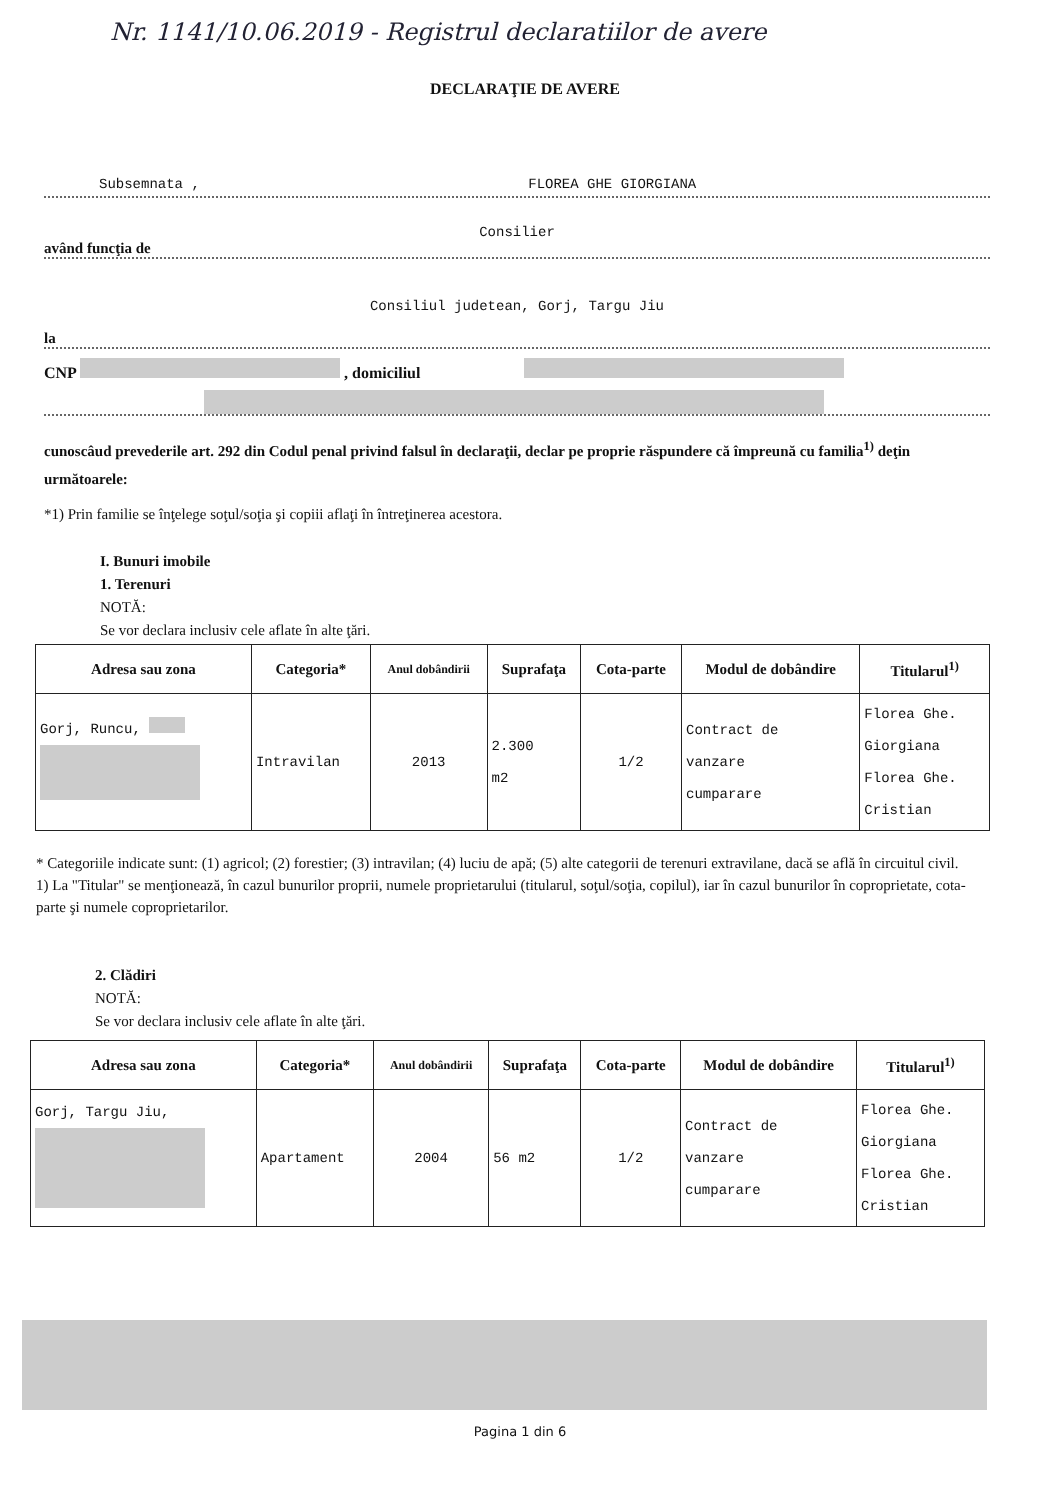Nr. 1141/10.06.2019 - Registrul declaratiilor de avere
DECLARAŢIE DE AVERE
Subsemnata , FLOREA GHE GIORGIANA
Consilier
având funcţia de
Consiliul judetean, Gorj, Targu Jiu
la
CNP , domiciliul
cunoscâud prevederile art. 292 din Codul penal privind falsul în declaraţii, declar pe proprie răspundere că împreună cu familia<sup>1)</sup> deţin următoarele:
*1) Prin familie se înţelege soţul/soţia şi copiii aflaţi în întreţinerea acestora.
I. Bunuri imobile
1. Terenuri
NOTĂ:
Se vor declara inclusiv cele aflate în alte ţări.
| Adresa sau zona | Categoria* | Anul dobândirii | Suprafaţa | Cota-parte | Modul de dobândire | Titularul<sup>1)</sup> |
| --- | --- | --- | --- | --- | --- | --- |
| Gorj, Runcu, | Intravilan | 2013 | 2.300 m2 | 1/2 | Contract de vanzare cumparare | Florea Ghe. Giorgiana Florea Ghe. Cristian |
* Categoriile indicate sunt: (1) agricol; (2) forestier; (3) intravilan; (4) luciu de apă; (5) alte categorii de terenuri extravilane, dacă se află în circuitul civil.
1) La "Titular" se menţionează, în cazul bunurilor proprii, numele proprietarului (titularul, soţul/soţia, copilul), iar în cazul bunurilor în coproprietate, cota-parte şi numele coproprietarilor.
2. Clădiri
NOTĂ:
Se vor declara inclusiv cele aflate în alte ţări.
| Adresa sau zona | Categoria* | Anul dobândirii | Suprafaţa | Cota-parte | Modul de dobândire | Titularul<sup>1)</sup> |
| --- | --- | --- | --- | --- | --- | --- |
| Gorj, Targu Jiu, | Apartament | 2004 | 56 m2 | 1/2 | Contract de vanzare cumparare | Florea Ghe. Giorgiana Florea Ghe. Cristian |
Pagina 1 din 6